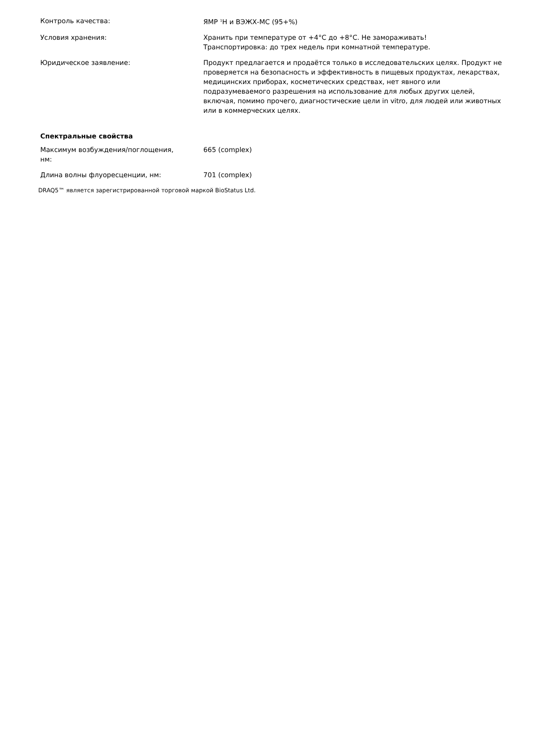| Контроль качества: | ЯМР <sup>1</sup>H и ВЭЖХ-МС (95+%) |
| Условия хранения: | Хранить при температуре от +4°C до +8°C. Не замораживать! Транспортировка: до трех недель при комнатной температуре. |
| Юридическое заявление: | Продукт предлагается и продаётся только в исследовательских целях. Продукт не проверяется на безопасность и эффективность в пищевых продуктах, лекарствах, медицинских приборах, косметических средствах, нет явного или подразумеваемого разрешения на использование для любых других целей, включая, помимо прочего, диагностические цели in vitro, для людей или животных или в коммерческих целях. |
Спектральные свойства
| Максимум возбуждения/поглощения, нм: | 665 (complex) |
| Длина волны флуоресценции, нм: | 701 (complex) |
DRAQ5™ является зарегистрированной торговой маркой BioStatus Ltd.